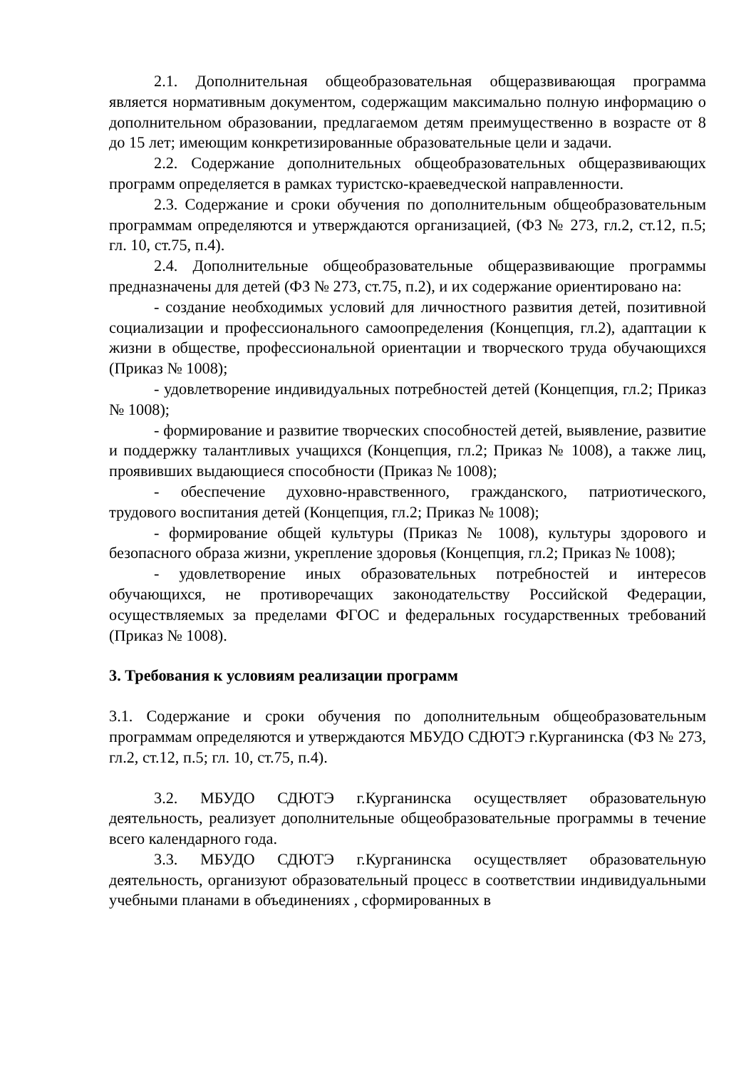2.1. Дополнительная общеобразовательная общеразвивающая программа является нормативным документом, содержащим максимально полную информацию о дополнительном образовании, предлагаемом детям преимущественно в возрасте от 8 до 15 лет; имеющим конкретизированные образовательные цели и задачи.
2.2. Содержание дополнительных общеобразовательных общеразвивающих программ определяется в рамках туристско-краеведческой направленности.
2.3. Содержание и сроки обучения по дополнительным общеобразовательным программам определяются и утверждаются организацией, (ФЗ № 273, гл.2, ст.12, п.5; гл. 10, ст.75, п.4).
2.4. Дополнительные общеобразовательные общеразвивающие программы предназначены для детей (ФЗ № 273, ст.75, п.2), и их содержание ориентировано на:
- создание необходимых условий для личностного развития детей, позитивной социализации и профессионального самоопределения (Концепция, гл.2), адаптации к жизни в обществе, профессиональной ориентации и творческого труда обучающихся (Приказ № 1008);
- удовлетворение индивидуальных потребностей детей (Концепция, гл.2; Приказ № 1008);
- формирование и развитие творческих способностей детей, выявление, развитие и поддержку талантливых учащихся (Концепция, гл.2; Приказ № 1008), а также лиц, проявивших выдающиеся способности (Приказ № 1008);
- обеспечение духовно-нравственного, гражданского, патриотического, трудового воспитания детей (Концепция, гл.2; Приказ № 1008);
- формирование общей культуры (Приказ № 1008), культуры здорового и безопасного образа жизни, укрепление здоровья (Концепция, гл.2; Приказ № 1008);
- удовлетворение иных образовательных потребностей и интересов обучающихся, не противоречащих законодательству Российской Федерации, осуществляемых за пределами ФГОС и федеральных государственных требований (Приказ № 1008).
3. Требования к условиям реализации программ
3.1. Содержание и сроки обучения по дополнительным общеобразовательным программам определяются и утверждаются МБУДО СДЮТЭ г.Курганинска (ФЗ № 273, гл.2, ст.12, п.5; гл. 10, ст.75, п.4).
3.2. МБУДО СДЮТЭ г.Курганинска осуществляет образовательную деятельность, реализует дополнительные общеобразовательные программы в течение всего календарного года.
3.3. МБУДО СДЮТЭ г.Курганинска осуществляет образовательную деятельность, организуют образовательный процесс в соответствии индивидуальными учебными планами в объединениях , сформированных в